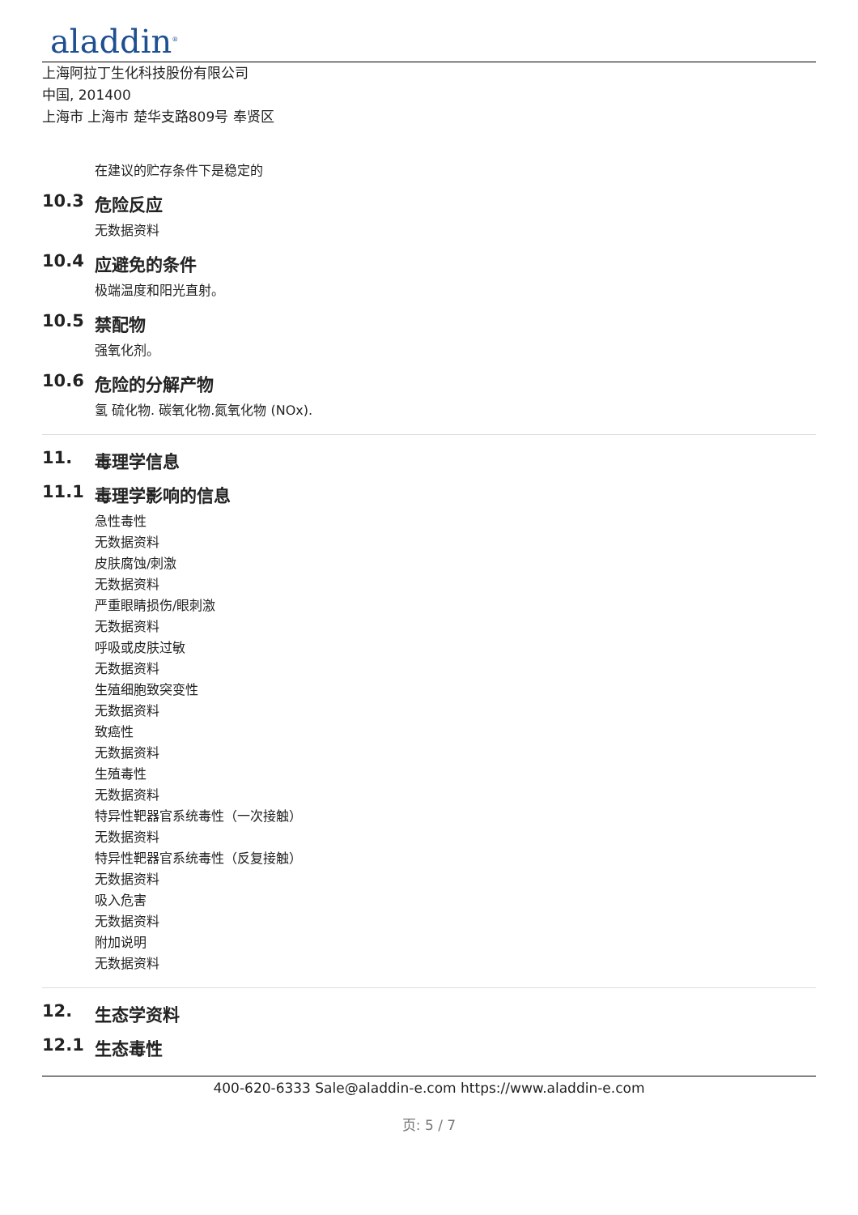aladdin<sup>®</sup>
上海阿拉丁生化科技股份有限公司
中国, 201400
上海市 上海市 楚华支路809号 奉贤区
在建议的贮存条件下是稳定的
10.3 危险反应
无数据资料
10.4 应避免的条件
极端温度和阳光直射。
10.5 禁配物
强氧化剂。
10.6 危险的分解产物
氢 硫化物. 碳氧化物.氮氧化物 (NOx).
11. 毒理学信息
11.1 毒理学影响的信息
急性毒性
无数据资料
皮肤腐蚀/刺激
无数据资料
严重眼睛损伤/眼刺激
无数据资料
呼吸或皮肤过敏
无数据资料
生殖细胞致突变性
无数据资料
致癌性
无数据资料
生殖毒性
无数据资料
特异性靶器官系统毒性（一次接触）
无数据资料
特异性靶器官系统毒性（反复接触）
无数据资料
吸入危害
无数据资料
附加说明
无数据资料
12. 生态学资料
12.1 生态毒性
400-620-6333 Sale@aladdin-e.com https://www.aladdin-e.com
页: 5 / 7